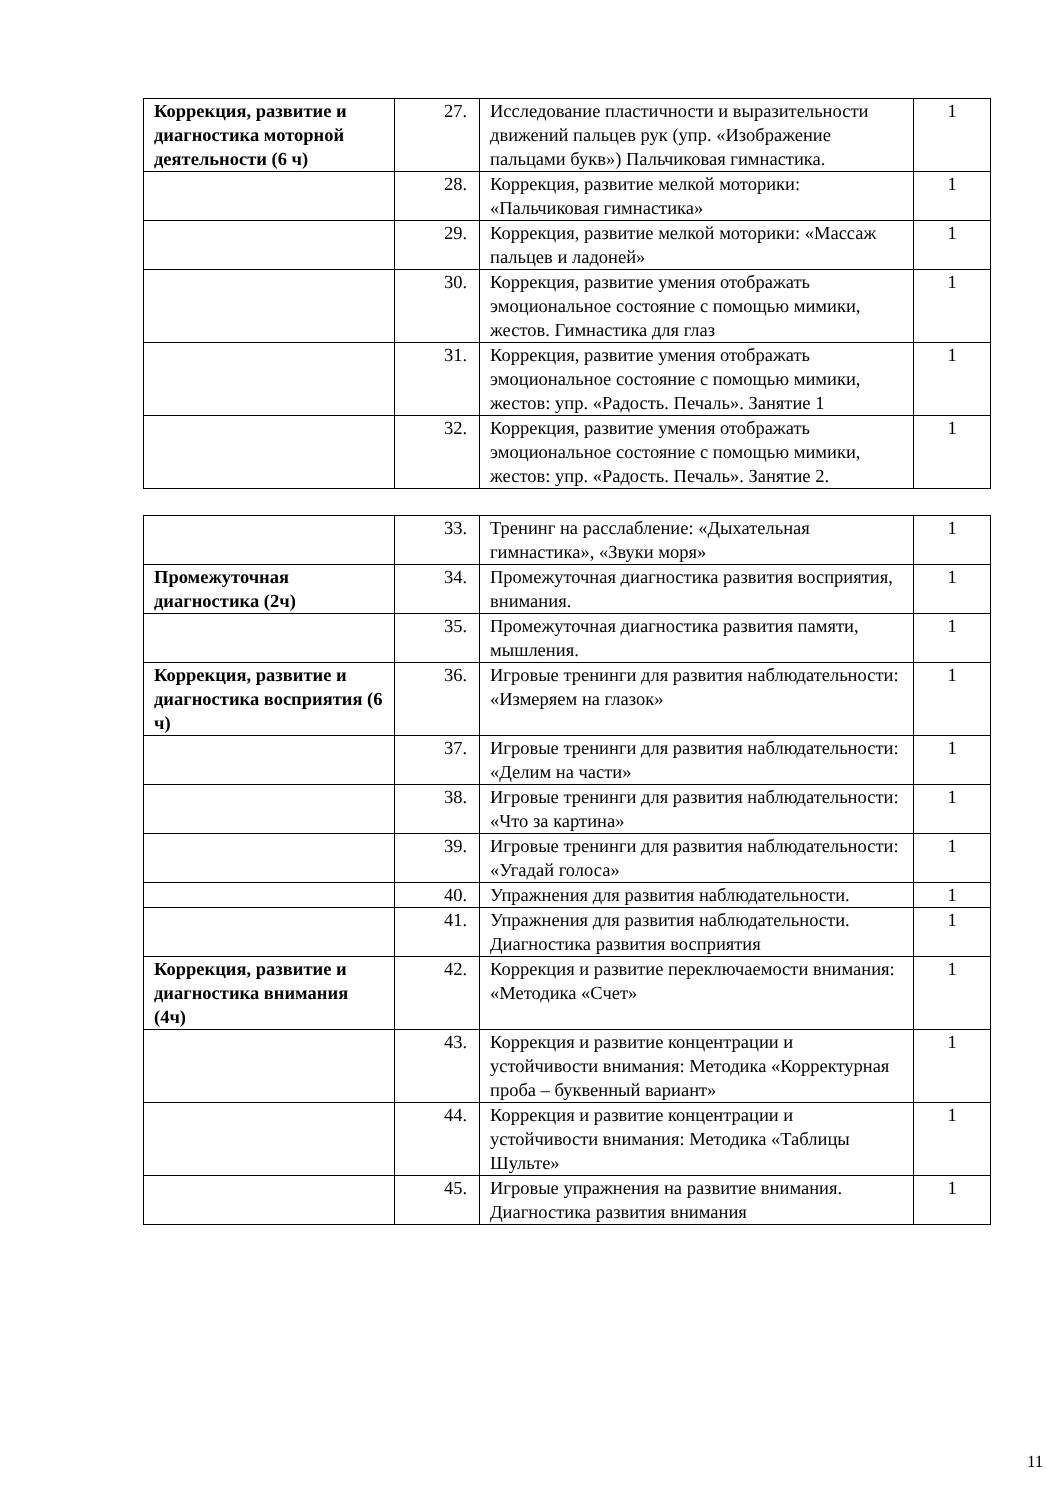| Коррекция, развитие и диагностика моторной деятельности (6 ч) | 27. | Исследование пластичности и выразительности движений пальцев рук (упр. «Изображение пальцами букв») Пальчиковая гимнастика. | 1 |
| | 28. | Коррекция, развитие мелкой моторики: «Пальчиковая гимнастика» | 1 |
| | 29. | Коррекция, развитие мелкой моторики: «Массаж пальцев и ладоней» | 1 |
| | 30. | Коррекция, развитие умения отображать эмоциональное состояние с помощью мимики, жестов. Гимнастика для глаз | 1 |
| | 31. | Коррекция, развитие умения отображать эмоциональное состояние с помощью мимики, жестов: упр. «Радость. Печаль». Занятие 1 | 1 |
| | 32. | Коррекция, развитие умения отображать эмоциональное состояние с помощью мимики, жестов: упр. «Радость. Печаль». Занятие 2. | 1 |
| | 33. | Тренинг на расслабление: «Дыхательная гимнастика», «Звуки моря» | 1 |
| Промежуточная диагностика (2ч) | 34. | Промежуточная диагностика развития восприятия, внимания. | 1 |
| | 35. | Промежуточная диагностика развития памяти, мышления. | 1 |
| Коррекция, развитие и диагностика восприятия (6 ч) | 36. | Игровые тренинги для развития наблюдательности: «Измеряем на глазок» | 1 |
| | 37. | Игровые тренинги для развития наблюдательности: «Делим на части» | 1 |
| | 38. | Игровые тренинги для развития наблюдательности: «Что за картина» | 1 |
| | 39. | Игровые тренинги для развития наблюдательности: «Угадай голоса» | 1 |
| | 40. | Упражнения для развития наблюдательности. | 1 |
| | 41. | Упражнения для развития наблюдательности. Диагностика развития восприятия | 1 |
| Коррекция, развитие и диагностика внимания (4ч) | 42. | Коррекция и развитие переключаемости внимания: «Методика «Счет» | 1 |
| | 43. | Коррекция и развитие концентрации и устойчивости внимания: Методика «Корректурная проба – буквенный вариант» | 1 |
| | 44. | Коррекция и развитие концентрации и устойчивости внимания: Методика «Таблицы Шульте» | 1 |
| | 45. | Игровые упражнения на развитие внимания. Диагностика развития внимания | 1 |
11